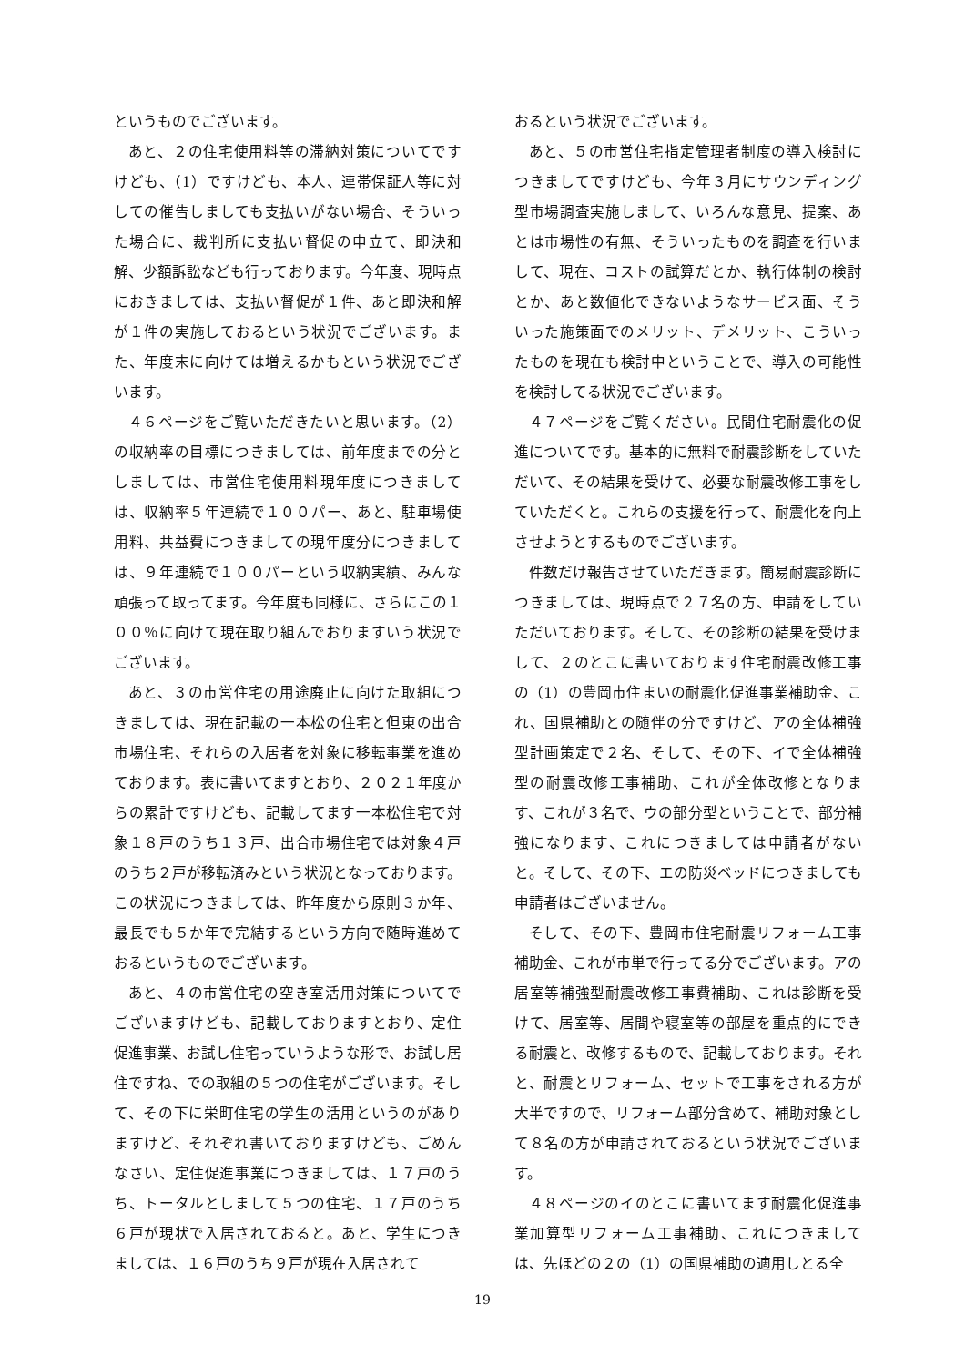というものでございます。
あと、２の住宅使用料等の滞納対策についてですけども、（1）ですけども、本人、連帯保証人等に対しての催告しましても支払いがない場合、そういった場合に、裁判所に支払い督促の申立て、即決和解、少額訴訟なども行っております。今年度、現時点におきましては、支払い督促が１件、あと即決和解が１件の実施しておるという状況でございます。また、年度末に向けては増えるかもという状況でございます。
４６ページをご覧いただきたいと思います。（2）の収納率の目標につきましては、前年度までの分としましては、市営住宅使用料現年度につきましては、収納率５年連続で１００パー、あと、駐車場使用料、共益費につきましての現年度分につきましては、９年連続で１００パーという収納実績、みんな頑張って取ってます。今年度も同様に、さらにこの１００％に向けて現在取り組んでおりますいう状況でございます。
あと、３の市営住宅の用途廃止に向けた取組につきましては、現在記載の一本松の住宅と但東の出合市場住宅、それらの入居者を対象に移転事業を進めております。表に書いてますとおり、２０２１年度からの累計ですけども、記載してます一本松住宅で対象１８戸のうち１３戸、出合市場住宅では対象４戸のうち２戸が移転済みという状況となっております。この状況につきましては、昨年度から原則３か年、最長でも５か年で完結するという方向で随時進めておるというものでございます。
あと、４の市営住宅の空き室活用対策についてでございますけども、記載しておりますとおり、定住促進事業、お試し住宅っていうような形で、お試し居住ですね、での取組の５つの住宅がございます。そして、その下に栄町住宅の学生の活用というのがありますけど、それぞれ書いておりますけども、ごめんなさい、定住促進事業につきましては、１７戸のうち、トータルとしまして５つの住宅、１７戸のうち６戸が現状で入居されておると。あと、学生につきましては、１６戸のうち９戸が現在入居されて
おるという状況でございます。
あと、５の市営住宅指定管理者制度の導入検討につきましてですけども、今年３月にサウンディング型市場調査実施しまして、いろんな意見、提案、あとは市場性の有無、そういったものを調査を行いまして、現在、コストの試算だとか、執行体制の検討とか、あと数値化できないようなサービス面、そういった施策面でのメリット、デメリット、こういったものを現在も検討中ということで、導入の可能性を検討してる状況でございます。
４７ページをご覧ください。民間住宅耐震化の促進についてです。基本的に無料で耐震診断をしていただいて、その結果を受けて、必要な耐震改修工事をしていただくと。これらの支援を行って、耐震化を向上させようとするものでございます。
件数だけ報告させていただきます。簡易耐震診断につきましては、現時点で２７名の方、申請をしていただいております。そして、その診断の結果を受けまして、２のとこに書いております住宅耐震改修工事の（1）の豊岡市住まいの耐震化促進事業補助金、これ、国県補助との随伴の分ですけど、アの全体補強型計画策定で２名、そして、その下、イで全体補強型の耐震改修工事補助、これが全体改修となります、これが３名で、ウの部分型ということで、部分補強になります、これにつきましては申請者がないと。そして、その下、エの防災ベッドにつきましても申請者はございません。
そして、その下、豊岡市住宅耐震リフォーム工事補助金、これが市単で行ってる分でございます。アの居室等補強型耐震改修工事費補助、これは診断を受けて、居室等、居間や寝室等の部屋を重点的にできる耐震と、改修するもので、記載しております。それと、耐震とリフォーム、セットで工事をされる方が大半ですので、リフォーム部分含めて、補助対象として８名の方が申請されておるという状況でございます。
４８ページのイのとこに書いてます耐震化促進事業加算型リフォーム工事補助、これにつきましては、先ほどの２の（1）の国県補助の適用しとる全
19